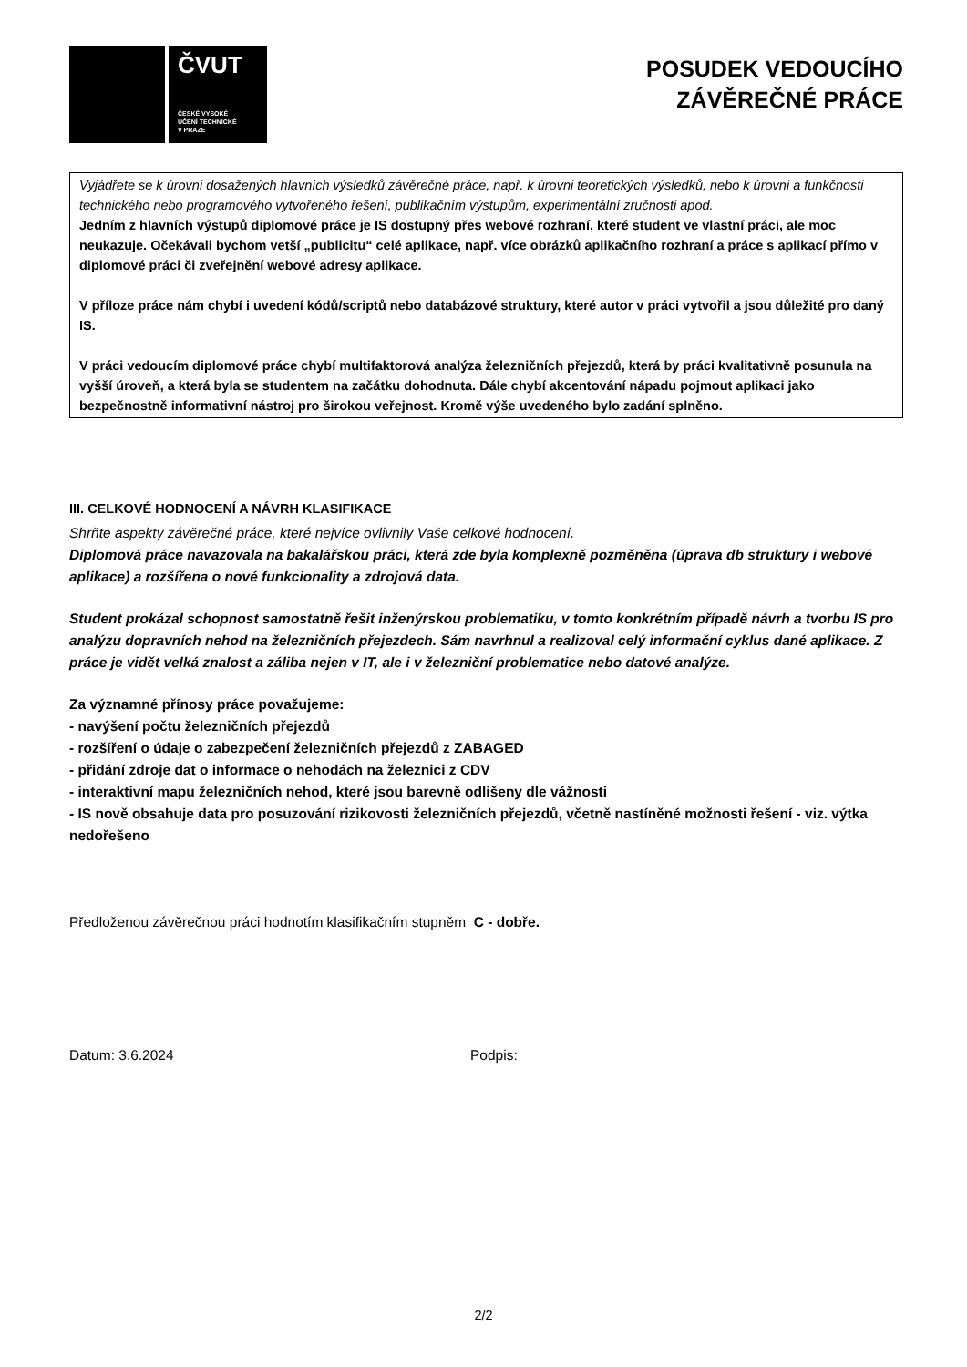ČVUT
ČESKÉ VYSOKÉ
UČENÍ TECHNICKÉ
V PRAZE
POSUDEK VEDOUCÍHO
ZÁVĚREČNÉ PRÁCE
Vyjádřete se k úrovni dosažených hlavních výsledků závěrečné práce, např. k úrovni teoretických výsledků, nebo k úrovni a funkčnosti technického nebo programového vytvořeného řešení, publikačním výstupům, experimentální zručnosti apod.
Jedním z hlavních výstupů diplomové práce je IS dostupný přes webové rozhraní, které student ve vlastní práci, ale moc neukazuje. Očekávali bychom vetší „publicitu“ celé aplikace, např. více obrázků aplikačního rozhraní a práce s aplikací přímo v diplomové práci či zveřejnění webové adresy aplikace.
V příloze práce nám chybí i uvedení kódů/scriptů nebo databázové struktury, které autor v práci vytvořil a jsou důležité pro daný IS.
V práci vedoucím diplomové práce chybí multifaktorová analýza železničních přejezdů, která by práci kvalitativně posunula na vyšší úroveň, a která byla se studentem na začátku dohodnuta. Dále chybí akcentování nápadu pojmout aplikaci jako bezpečnostně informativní nástroj pro širokou veřejnost. Kromě výše uvedeného bylo zadání splněno.
III. CELKOVÉ HODNOCENÍ A NÁVRH KLASIFIKACE
Shrňte aspekty závěrečné práce, které nejvíce ovlivnily Vaše celkové hodnocení.
Diplomová práce navazovala na bakalářskou práci, která zde byla komplexně pozměněna (úprava db struktury i webové aplikace) a rozšířena o nové funkcionality a zdrojová data.
Student prokázal schopnost samostatně řešit inženýrskou problematiku, v tomto konkrétním případě návrh a tvorbu IS pro analýzu dopravních nehod na železničních přejezdech. Sám navrhnul a realizoval celý informační cyklus dané aplikace. Z práce je vidět velká znalost a záliba nejen v IT, ale i v železniční problematice nebo datové analýze.
Za významné přínosy práce považujeme:
- navýšení počtu železničních přejezdů
- rozšíření o údaje o zabezpečení železničních přejezdů z ZABAGED
- přidání zdroje dat o informace o nehodách na železnici z CDV
- interaktivní mapu železničních nehod, které jsou barevně odlišeny dle vážnosti
- IS nově obsahuje data pro posuzování rizikovosti železničních přejezdů, včetně nastíněné možnosti řešení - viz. výtka nedořešeno
Předloženou závěrečnou práci hodnotím klasifikačním stupněm C - dobře.
Datum: 3.6.2024 Podpis:
2/2